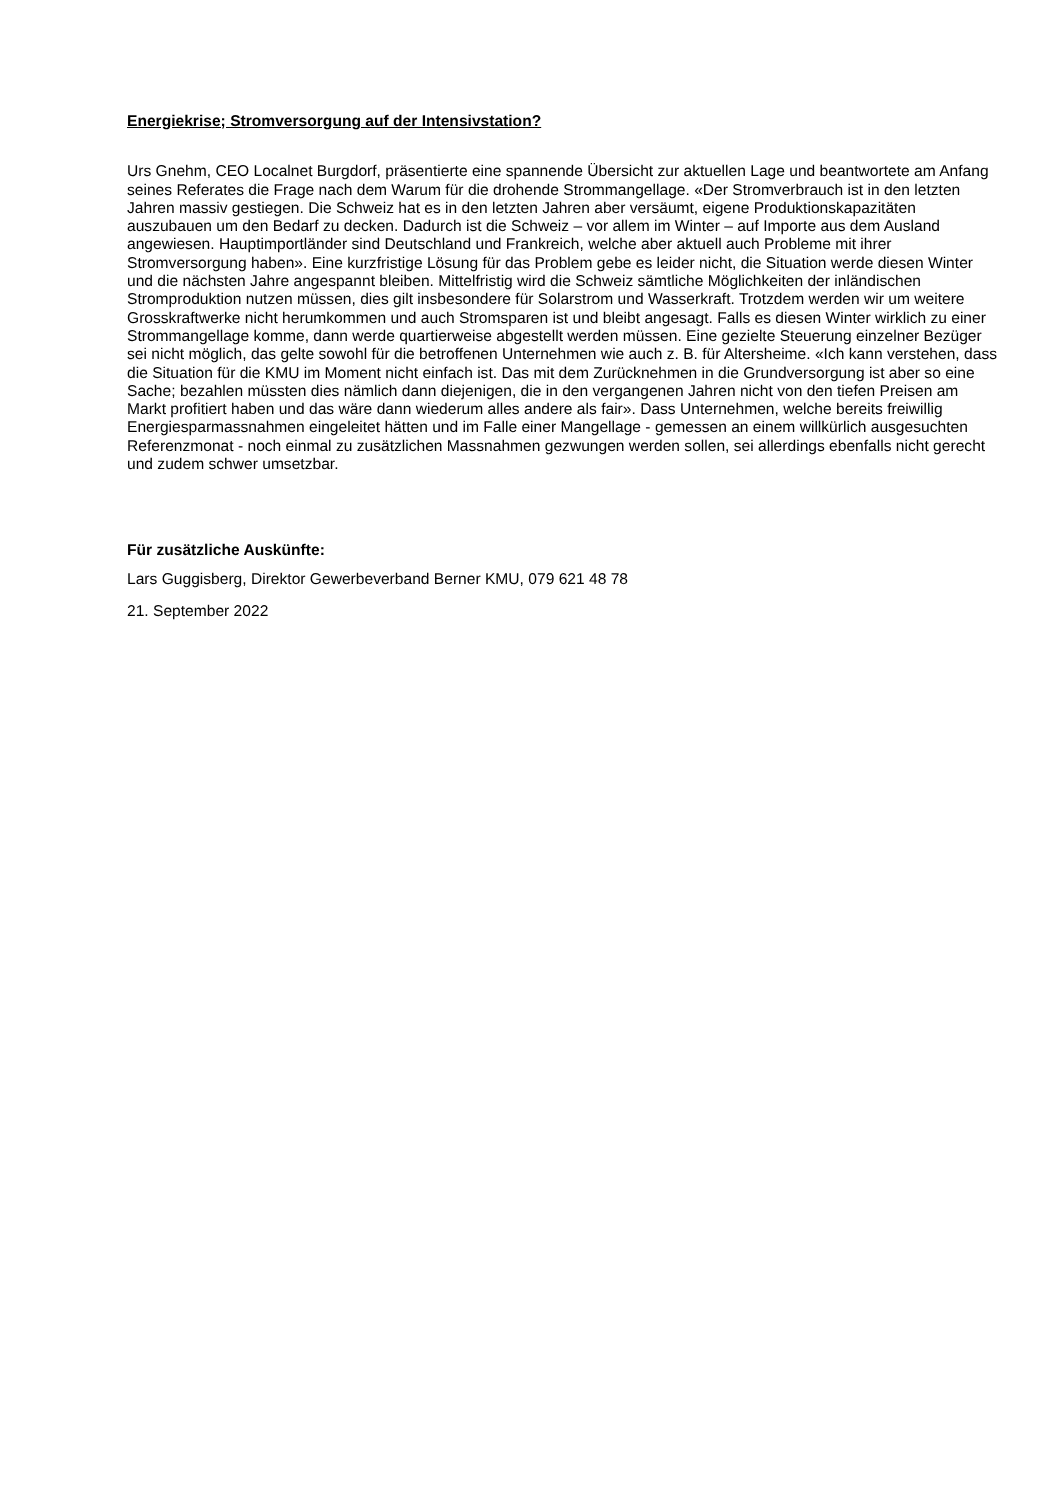Energiekrise; Stromversorgung auf der Intensivstation?
Urs Gnehm, CEO Localnet Burgdorf, präsentierte eine spannende Übersicht zur aktuellen Lage und beantwortete am Anfang seines Referates die Frage nach dem Warum für die drohende Strommangellage. «Der Stromverbrauch ist in den letzten Jahren massiv gestiegen. Die Schweiz hat es in den letzten Jahren aber versäumt, eigene Produktionskapazitäten auszubauen um den Bedarf zu decken. Dadurch ist die Schweiz – vor allem im Winter – auf Importe aus dem Ausland angewiesen. Hauptimportländer sind Deutschland und Frankreich, welche aber aktuell auch Probleme mit ihrer Stromversorgung haben». Eine kurzfristige Lösung für das Problem gebe es leider nicht, die Situation werde diesen Winter und die nächsten Jahre angespannt bleiben. Mittelfristig wird die Schweiz sämtliche Möglichkeiten der inländischen Stromproduktion nutzen müssen, dies gilt insbesondere für Solarstrom und Wasserkraft. Trotzdem werden wir um weitere Grosskraftwerke nicht herumkommen und auch Stromsparen ist und bleibt angesagt. Falls es diesen Winter wirklich zu einer Strommangellage komme, dann werde quartierweise abgestellt werden müssen. Eine gezielte Steuerung einzelner Bezüger sei nicht möglich, das gelte sowohl für die betroffenen Unternehmen wie auch z. B. für Altersheime. «Ich kann verstehen, dass die Situation für die KMU im Moment nicht einfach ist. Das mit dem Zurücknehmen in die Grundversorgung ist aber so eine Sache; bezahlen müssten dies nämlich dann diejenigen, die in den vergangenen Jahren nicht von den tiefen Preisen am Markt profitiert haben und das wäre dann wiederum alles andere als fair». Dass Unternehmen, welche bereits freiwillig Energiesparmassnahmen eingeleitet hätten und im Falle einer Mangellage - gemessen an einem willkürlich ausgesuchten Referenzmonat - noch einmal zu zusätzlichen Massnahmen gezwungen werden sollen, sei allerdings ebenfalls nicht gerecht und zudem schwer umsetzbar.
Für zusätzliche Auskünfte:
Lars Guggisberg, Direktor Gewerbeverband Berner KMU, 079 621 48 78
21. September 2022